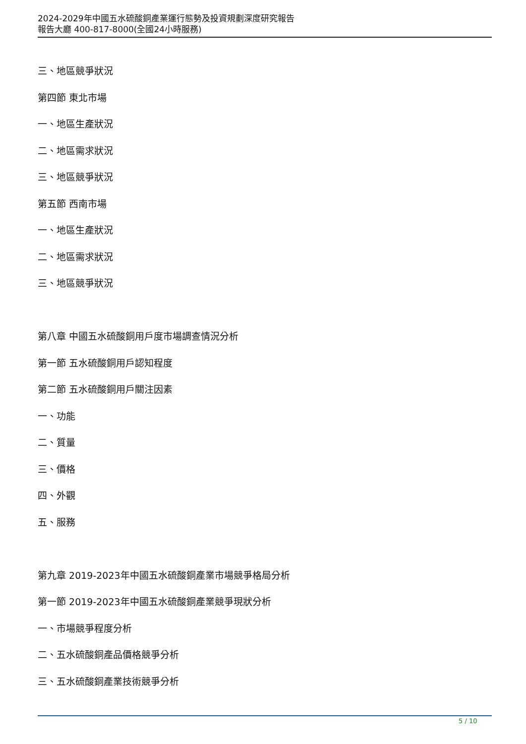2024-2029年中國五水硫酸銅產業運行態勢及投資規劃深度研究報告
報告大廳 400-817-8000(全國24小時服務)
三、地區競爭狀況
第四節 東北市場
一、地區生產狀況
二、地區需求狀況
三、地區競爭狀況
第五節 西南市場
一、地區生產狀況
二、地區需求狀況
三、地區競爭狀況
第八章 中國五水硫酸銅用戶度市場調查情況分析
第一節 五水硫酸銅用戶認知程度
第二節 五水硫酸銅用戶關注因素
一、功能
二、質量
三、價格
四、外觀
五、服務
第九章 2019-2023年中國五水硫酸銅產業市場競爭格局分析
第一節 2019-2023年中國五水硫酸銅產業競爭現狀分析
一、市場競爭程度分析
二、五水硫酸銅產品價格競爭分析
三、五水硫酸銅產業技術競爭分析
5 / 10